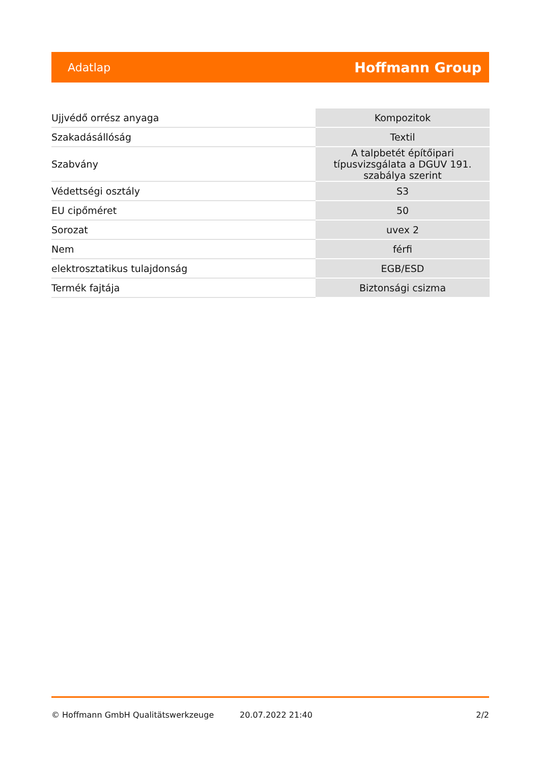Adatlap Hoffmann Group
| Ujjvédő orrész anyaga | Kompozitok |
| Szakadásállóság | Textil |
| Szabvány | A talpbetét építőipari típusvizsgálata a DGUV 191. szabálya szerint |
| Védettségi osztály | S3 |
| EU cipőméret | 50 |
| Sorozat | uvex 2 |
| Nem | férfi |
| elektrosztatikus tulajdonság | EGB/ESD |
| Termék fajtája | Biztonsági csizma |
© Hoffmann GmbH Qualitätswerkzeuge 20.07.2022 21:40 2/2